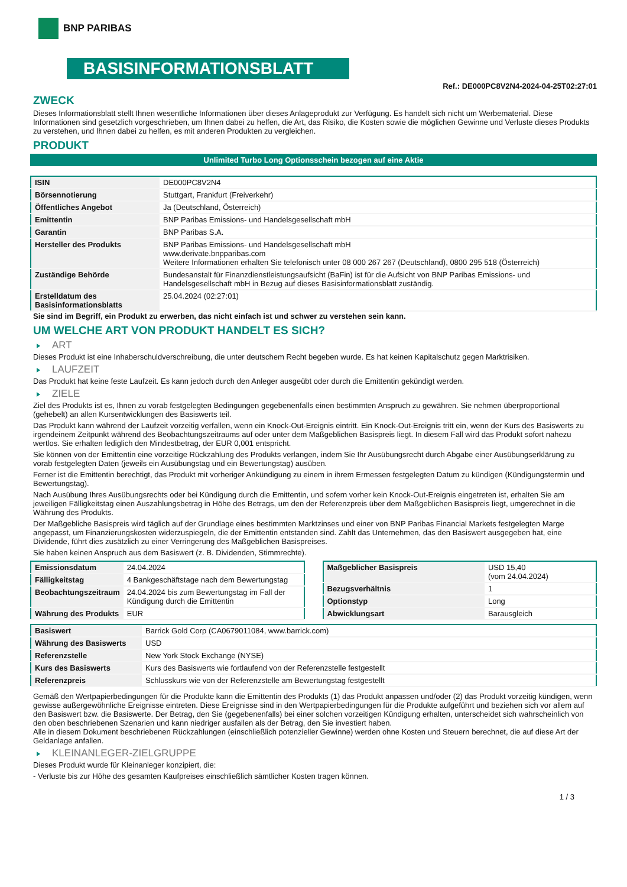BNP PARIBAS
BASISINFORMATIONSBLATT
Ref.: DE000PC8V2N4-2024-04-25T02:27:01
ZWECK
Dieses Informationsblatt stellt Ihnen wesentliche Informationen über dieses Anlageprodukt zur Verfügung. Es handelt sich nicht um Werbematerial. Diese Informationen sind gesetzlich vorgeschrieben, um Ihnen dabei zu helfen, die Art, das Risiko, die Kosten sowie die möglichen Gewinne und Verluste dieses Produkts zu verstehen, und Ihnen dabei zu helfen, es mit anderen Produkten zu vergleichen.
PRODUKT
Unlimited Turbo Long Optionsschein bezogen auf eine Aktie
| ISIN | DE000PC8V2N4 |
| Börsennotierung | Stuttgart, Frankfurt (Freiverkehr) |
| Öffentliches Angebot | Ja (Deutschland, Österreich) |
| Emittentin | BNP Paribas Emissions- und Handelsgesellschaft mbH |
| Garantin | BNP Paribas S.A. |
| Hersteller des Produkts | BNP Paribas Emissions- und Handelsgesellschaft mbH www.derivate.bnpparibas.com Weitere Informationen erhalten Sie telefonisch unter 08 000 267 267 (Deutschland), 0800 295 518 (Österreich) |
| Zuständige Behörde | Bundesanstalt für Finanzdienstleistungsaufsicht (BaFin) ist für die Aufsicht von BNP Paribas Emissions- und Handelsgesellschaft mbH in Bezug auf dieses Basisinformationsblatt zuständig. |
| Erstelldatum des Basisinformationsblatts | 25.04.2024 (02:27:01) |
Sie sind im Begriff, ein Produkt zu erwerben, das nicht einfach ist und schwer zu verstehen sein kann.
UM WELCHE ART VON PRODUKT HANDELT ES SICH?
ART
Dieses Produkt ist eine Inhaberschuldverschreibung, die unter deutschem Recht begeben wurde. Es hat keinen Kapitalschutz gegen Marktrisiken.
LAUFZEIT
Das Produkt hat keine feste Laufzeit. Es kann jedoch durch den Anleger ausgeübt oder durch die Emittentin gekündigt werden.
ZIELE
Ziel des Produkts ist es, Ihnen zu vorab festgelegten Bedingungen gegebenenfalls einen bestimmten Anspruch zu gewähren. Sie nehmen überproportional (gehebelt) an allen Kursentwicklungen des Basiswerts teil.
Das Produkt kann während der Laufzeit vorzeitig verfallen, wenn ein Knock-Out-Ereignis eintritt. Ein Knock-Out-Ereignis tritt ein, wenn der Kurs des Basiswerts zu irgendeinem Zeitpunkt während des Beobachtungszeitraums auf oder unter dem Maßgeblichen Basispreis liegt. In diesem Fall wird das Produkt sofort nahezu wertlos. Sie erhalten lediglich den Mindestbetrag, der EUR 0,001 entspricht.
Sie können von der Emittentin eine vorzeitige Rückzahlung des Produkts verlangen, indem Sie Ihr Ausübungsrecht durch Abgabe einer Ausübungserklärung zu vorab festgelegten Daten (jeweils ein Ausübungstag und ein Bewertungstag) ausüben.
Ferner ist die Emittentin berechtigt, das Produkt mit vorheriger Ankündigung zu einem in ihrem Ermessen festgelegten Datum zu kündigen (Kündigungstermin und Bewertungstag).
Nach Ausübung Ihres Ausübungsrechts oder bei Kündigung durch die Emittentin, und sofern vorher kein Knock-Out-Ereignis eingetreten ist, erhalten Sie am jeweiligen Fälligkeitstag einen Auszahlungsbetrag in Höhe des Betrags, um den der Referenzpreis über dem Maßgeblichen Basispreis liegt, umgerechnet in die Währung des Produkts.
Der Maßgebliche Basispreis wird täglich auf der Grundlage eines bestimmten Marktzinses und einer von BNP Paribas Financial Markets festgelegten Marge angepasst, um Finanzierungskosten widerzuspiegeln, die der Emittentin entstanden sind. Zahlt das Unternehmen, das den Basiswert ausgegeben hat, eine Dividende, führt dies zusätzlich zu einer Verringerung des Maßgeblichen Basispreises.
Sie haben keinen Anspruch aus dem Basiswert (z. B. Dividenden, Stimmrechte).
| Emissionsdatum | 24.04.2024 |
| Fälligkeitstag | 4 Bankgeschäftstage nach dem Bewertungstag |
| Beobachtungszeitraum | 24.04.2024 bis zum Bewertungstag im Fall der Kündigung durch die Emittentin |
| Währung des Produkts | EUR |
| Maßgeblicher Basispreis | USD 15,40 (vom 24.04.2024) |
| Bezugsverhältnis | 1 |
| Optionstyp | Long |
| Abwicklungsart | Barausgleich |
| Basiswert | Barrick Gold Corp (CA0679011084, www.barrick.com) |
| Währung des Basiswerts | USD |
| Referenzstelle | New York Stock Exchange (NYSE) |
| Kurs des Basiswerts | Kurs des Basiswerts wie fortlaufend von der Referenzstelle festgestellt |
| Referenzpreis | Schlusskurs wie von der Referenzstelle am Bewertungstag festgestellt |
Gemäß den Wertpapierbedingungen für die Produkte kann die Emittentin des Produkts (1) das Produkt anpassen und/oder (2) das Produkt vorzeitig kündigen, wenn gewisse außergewöhnliche Ereignisse eintreten. Diese Ereignisse sind in den Wertpapierbedingungen für die Produkte aufgeführt und beziehen sich vor allem auf den Basiswert bzw. die Basiswerte. Der Betrag, den Sie (gegebenenfalls) bei einer solchen vorzeitigen Kündigung erhalten, unterscheidet sich wahrscheinlich von den oben beschriebenen Szenarien und kann niedriger ausfallen als der Betrag, den Sie investiert haben.
Alle in diesem Dokument beschriebenen Rückzahlungen (einschließlich potenzieller Gewinne) werden ohne Kosten und Steuern berechnet, die auf diese Art der Geldanlage anfallen.
KLEINANLEGER-ZIELGRUPPE
Dieses Produkt wurde für Kleinanleger konzipiert, die:
- Verluste bis zur Höhe des gesamten Kaufpreises einschließlich sämtlicher Kosten tragen können.
1 / 3